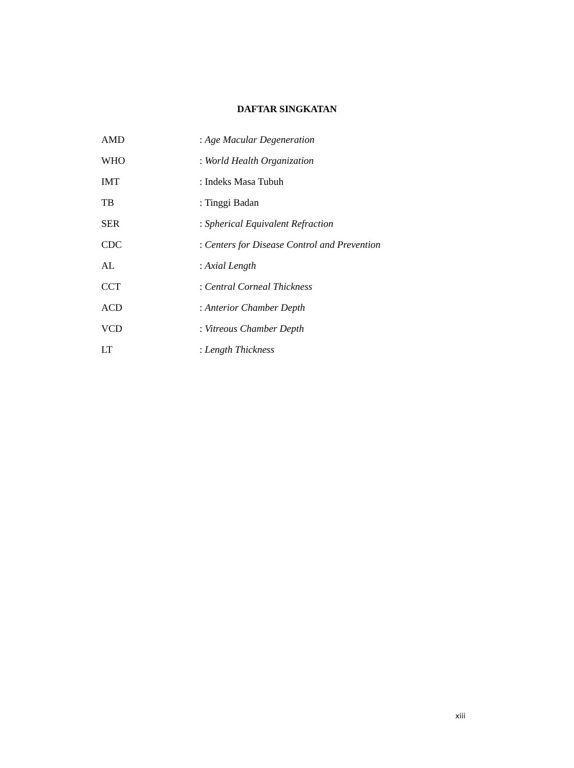DAFTAR SINGKATAN
| AMD | : Age Macular Degeneration |
| WHO | : World Health Organization |
| IMT | : Indeks Masa Tubuh |
| TB | : Tinggi Badan |
| SER | : Spherical Equivalent Refraction |
| CDC | : Centers for Disease Control and Prevention |
| AL | : Axial Length |
| CCT | : Central Corneal Thickness |
| ACD | : Anterior Chamber Depth |
| VCD | : Vitreous Chamber Depth |
| LT | : Length Thickness |
xiii